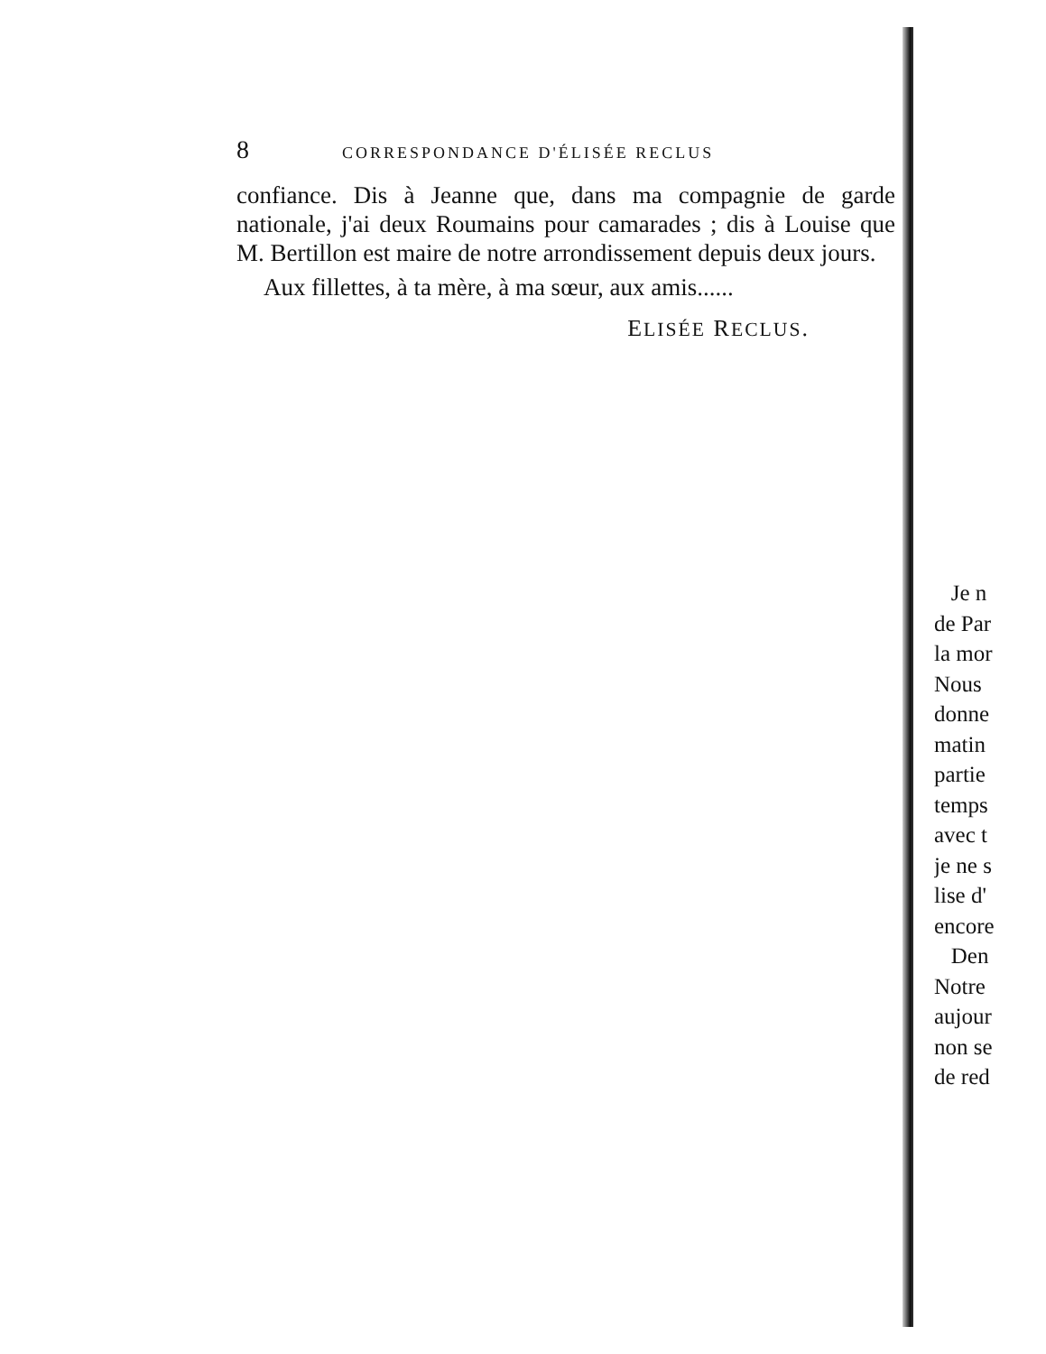8 CORRESPONDANCE D'ÉLISÉE RECLUS
confiance. Dis à Jeanne que, dans ma compagnie de garde nationale, j'ai deux Roumains pour camarades ; dis à Louise que M. Bertillon est maire de notre arrondissement depuis deux jours.
Aux fillettes, à ta mère, à ma sœur, aux amis......
ELISÉE RECLUS.
Je n
de Par
la mor
Nous
donne
matin
partie
temps
avec t
je ne s
lise d'
encore
Den
Notre
aujour
non se
de red